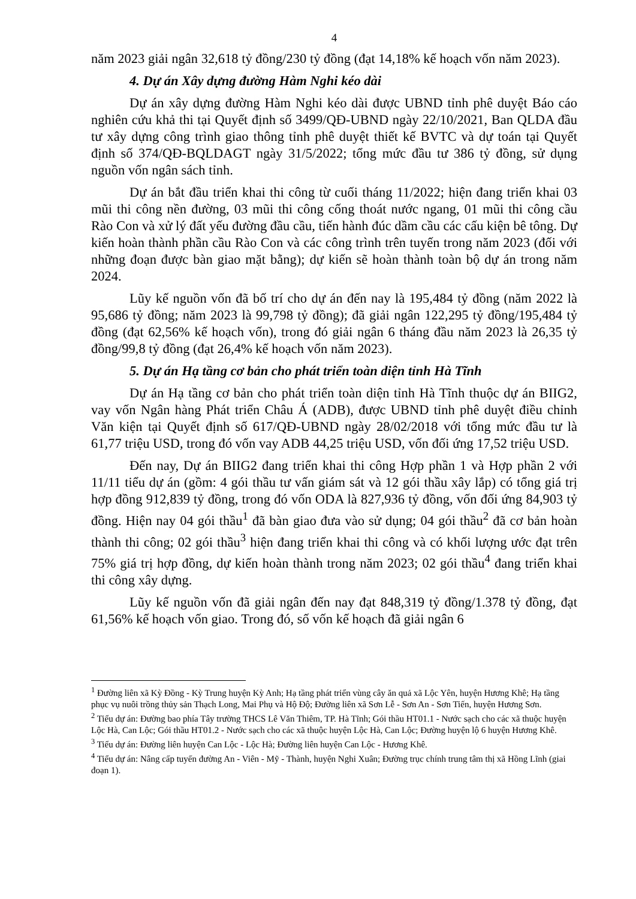4
năm 2023 giải ngân 32,618 tỷ đồng/230 tỷ đồng (đạt 14,18% kế hoạch vốn năm 2023).
4. Dự án Xây dựng đường Hàm Nghi kéo dài
Dự án xây dựng đường Hàm Nghi kéo dài được UBND tỉnh phê duyệt Báo cáo nghiên cứu khả thi tại Quyết định số 3499/QĐ-UBND ngày 22/10/2021, Ban QLDA đầu tư xây dựng công trình giao thông tỉnh phê duyệt thiết kế BVTC và dự toán tại Quyết định số 374/QĐ-BQLDAGT ngày 31/5/2022; tổng mức đầu tư 386 tỷ đồng, sử dụng nguồn vốn ngân sách tỉnh.
Dự án bắt đầu triển khai thi công từ cuối tháng 11/2022; hiện đang triển khai 03 mũi thi công nền đường, 03 mũi thi công cống thoát nước ngang, 01 mũi thi công cầu Rào Con và xử lý đất yếu đường đầu cầu, tiến hành đúc dầm cầu các cấu kiện bê tông. Dự kiến hoàn thành phần cầu Rào Con và các công trình trên tuyến trong năm 2023 (đối với những đoạn được bàn giao mặt bằng); dự kiến sẽ hoàn thành toàn bộ dự án trong năm 2024.
Lũy kế nguồn vốn đã bố trí cho dự án đến nay là 195,484 tỷ đồng (năm 2022 là 95,686 tỷ đồng; năm 2023 là 99,798 tỷ đồng); đã giải ngân 122,295 tỷ đồng/195,484 tỷ đồng (đạt 62,56% kế hoạch vốn), trong đó giải ngân 6 tháng đầu năm 2023 là 26,35 tỷ đồng/99,8 tỷ đồng (đạt 26,4% kế hoạch vốn năm 2023).
5. Dự án Hạ tầng cơ bản cho phát triển toàn diện tỉnh Hà Tĩnh
Dự án Hạ tầng cơ bản cho phát triển toàn diện tỉnh Hà Tĩnh thuộc dự án BIIG2, vay vốn Ngân hàng Phát triển Châu Á (ADB), được UBND tỉnh phê duyệt điều chỉnh Văn kiện tại Quyết định số 617/QĐ-UBND ngày 28/02/2018 với tổng mức đầu tư là 61,77 triệu USD, trong đó vốn vay ADB 44,25 triệu USD, vốn đối ứng 17,52 triệu USD.
Đến nay, Dự án BIIG2 đang triển khai thi công Hợp phần 1 và Hợp phần 2 với 11/11 tiểu dự án (gồm: 4 gói thầu tư vấn giám sát và 12 gói thầu xây lắp) có tổng giá trị hợp đồng 912,839 tỷ đồng, trong đó vốn ODA là 827,936 tỷ đồng, vốn đối ứng 84,903 tỷ đồng. Hiện nay 04 gói thầu<sup>1</sup> đã bàn giao đưa vào sử dụng; 04 gói thầu<sup>2</sup> đã cơ bản hoàn thành thi công; 02 gói thầu<sup>3</sup> hiện đang triển khai thi công và có khối lượng ước đạt trên 75% giá trị hợp đồng, dự kiến hoàn thành trong năm 2023; 02 gói thầu<sup>4</sup> đang triển khai thi công xây dựng.
Lũy kế nguồn vốn đã giải ngân đến nay đạt 848,319 tỷ đồng/1.378 tỷ đồng, đạt 61,56% kế hoạch vốn giao. Trong đó, số vốn kế hoạch đã giải ngân 6
<sup>1</sup> Đường liên xã Kỳ Đồng - Kỳ Trung huyện Kỳ Anh; Hạ tầng phát triển vùng cây ăn quả xã Lộc Yên, huyện Hương Khê; Hạ tầng phục vụ nuôi trồng thủy sản Thạch Long, Mai Phụ và Hộ Độ; Đường liên xã Sơn Lễ - Sơn An - Sơn Tiến, huyện Hương Sơn.
<sup>2</sup> Tiểu dự án: Đường bao phía Tây trường THCS Lê Văn Thiêm, TP. Hà Tĩnh; Gói thầu HT01.1 - Nước sạch cho các xã thuộc huyện Lộc Hà, Can Lộc; Gói thầu HT01.2 - Nước sạch cho các xã thuộc huyện Lộc Hà, Can Lộc; Đường huyện lộ 6 huyện Hương Khê.
<sup>3</sup> Tiểu dự án: Đường liên huyện Can Lộc - Lộc Hà; Đường liên huyện Can Lộc - Hương Khê.
<sup>4</sup> Tiểu dự án: Nâng cấp tuyến đường An - Viên - Mỹ - Thành, huyện Nghi Xuân; Đường trục chính trung tâm thị xã Hồng Lĩnh (giai đoạn 1).